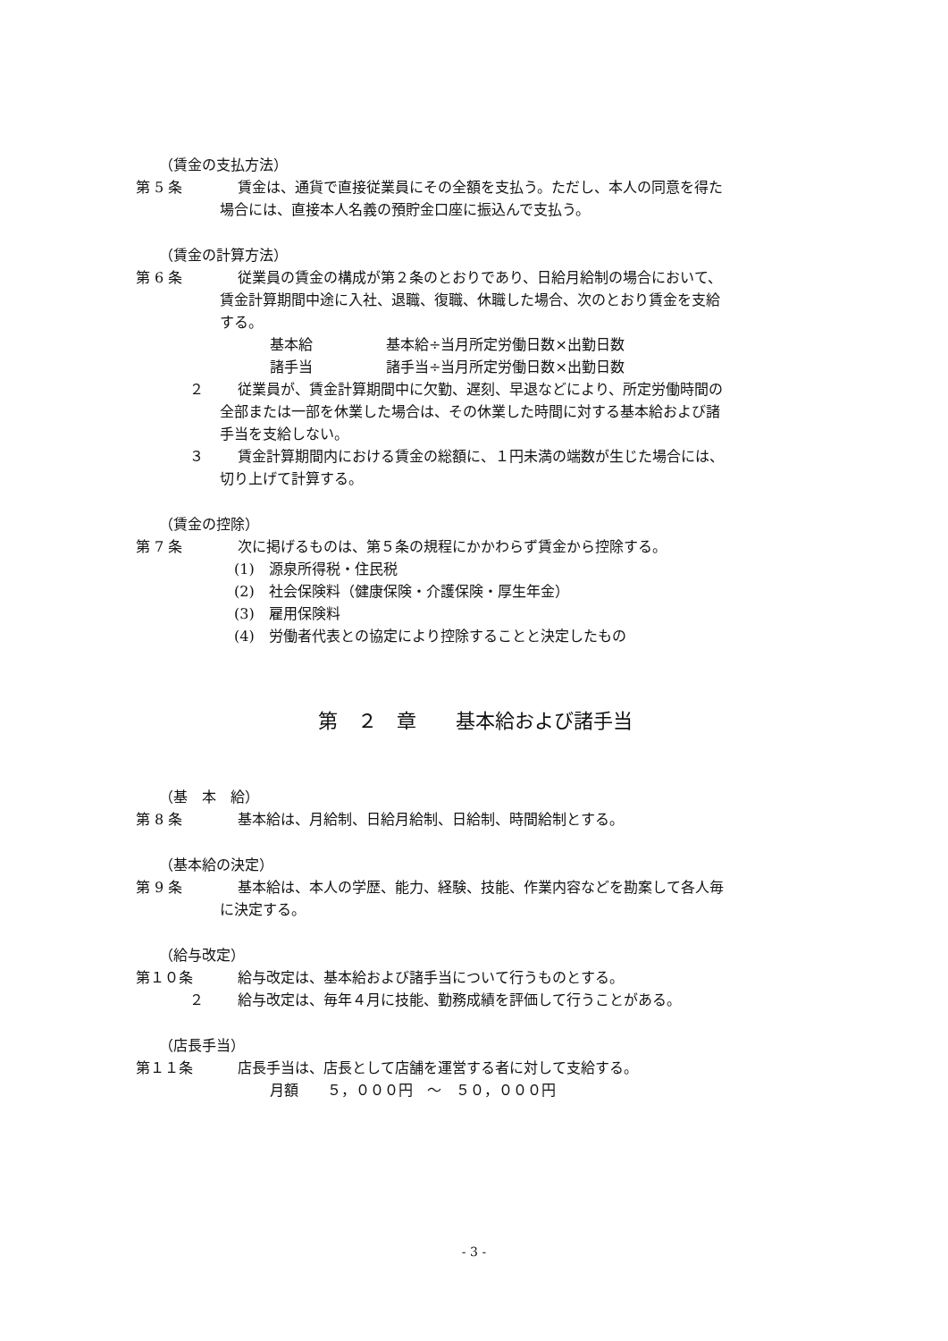（賃金の支払方法）
第 5 条 賃金は、通貨で直接従業員にその全額を支払う。ただし、本人の同意を得た
場合には、直接本人名義の預貯金口座に振込んで支払う。
（賃金の計算方法）
第 6 条 従業員の賃金の構成が第２条のとおりであり、日給月給制の場合において、
賃金計算期間中途に入社、退職、復職、休職した場合、次のとおり賃金を支給
する。
基本給 基本給÷当月所定労働日数×出勤日数
諸手当 諸手当÷当月所定労働日数×出勤日数
２ 従業員が、賃金計算期間中に欠勤、遅刻、早退などにより、所定労働時間の
全部または一部を休業した場合は、その休業した時間に対する基本給および諸
手当を支給しない。
３ 賃金計算期間内における賃金の総額に、１円未満の端数が生じた場合には、
切り上げて計算する。
（賃金の控除）
第 7 条 次に掲げるものは、第５条の規程にかかわらず賃金から控除する。
(1)　源泉所得税・住民税
(2)　社会保険料（健康保険・介護保険・厚生年金）
(3)　雇用保険料
(4)　労働者代表との協定により控除することと決定したもの
第　２　章　　基本給および諸手当
（基　本　給）
第 8 条 基本給は、月給制、日給月給制、日給制、時間給制とする。
（基本給の決定）
第 9 条 基本給は、本人の学歴、能力、経験、技能、作業内容などを勘案して各人毎
に決定する。
（給与改定）
第１０条 給与改定は、基本給および諸手当について行うものとする。
２ 給与改定は、毎年４月に技能、勤務成績を評価して行うことがある。
（店長手当）
第１１条 店長手当は、店長として店舗を運営する者に対して支給する。
月額　　５，０００円　～　５０，０００円
- 3 -